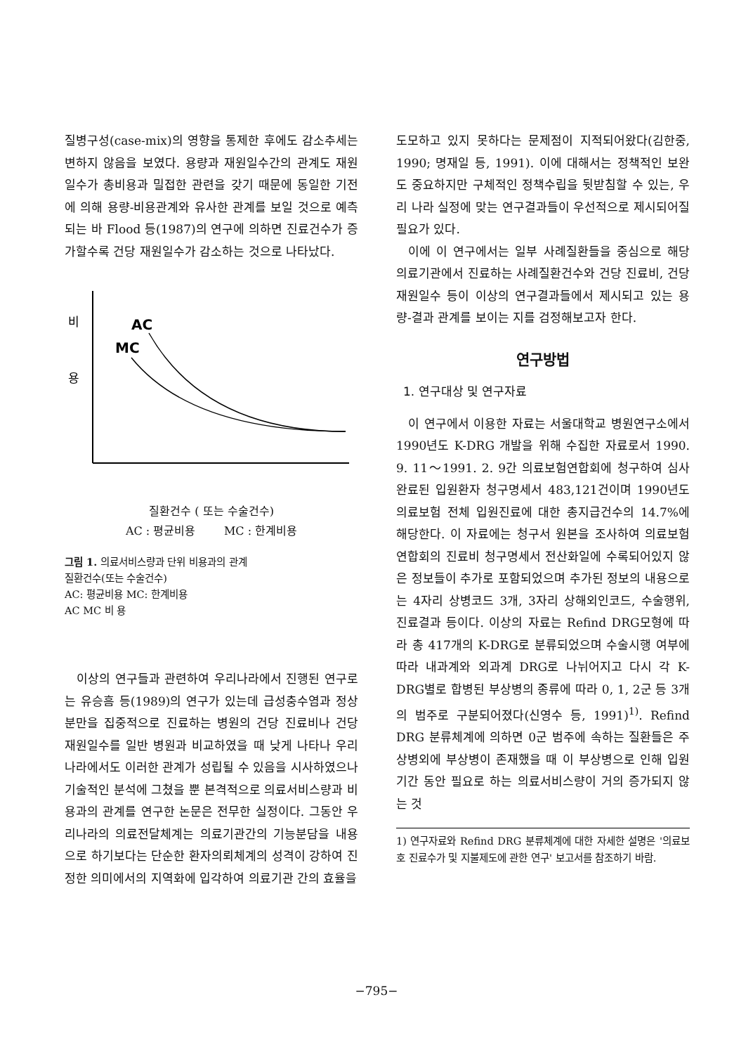질병구성(case-mix)의 영향을 통제한 후에도 감소추세는 변하지 않음을 보였다. 용량과 재원일수간의 관계도 재원일수가 총비용과 밀접한 관련을 갖기 때문에 동일한 기전에 의해 용량-비용관계와 유사한 관계를 보일 것으로 예측되는 바 Flood 등(1987)의 연구에 의하면 진료건수가 증가할수록 건당 재원일수가 감소하는 것으로 나타났다.
비
용
AC
MC
질환건수 ( 또는 수술건수)
AC : 평균비용 MC : 한계비용
그림 1. 의료서비스량과 단위 비용과의 관계
질환건수(또는 수술건수)
AC: 평균비용 MC: 한계비용
AC MC 비 용
이상의 연구들과 관련하여 우리나라에서 진행된 연구로는 유승흠 등(1989)의 연구가 있는데 급성충수염과 정상분만을 집중적으로 진료하는 병원의 건당 진료비나 건당 재원일수를 일반 병원과 비교하였을 때 낮게 나타나 우리나라에서도 이러한 관계가 성립될 수 있음을 시사하였으나 기술적인 분석에 그쳤을 뿐 본격적으로 의료서비스량과 비용과의 관계를 연구한 논문은 전무한 실정이다. 그동안 우리나라의 의료전달체계는 의료기관간의 기능분담을 내용으로 하기보다는 단순한 환자의뢰체계의 성격이 강하여 진정한 의미에서의 지역화에 입각하여 의료기관 간의 효율을
도모하고 있지 못하다는 문제점이 지적되어왔다(김한중, 1990; 명재일 등, 1991). 이에 대해서는 정책적인 보완도 중요하지만 구체적인 정책수립을 뒷받침할 수 있는, 우리 나라 실정에 맞는 연구결과들이 우선적으로 제시되어질 필요가 있다.
이에 이 연구에서는 일부 사례질환들을 중심으로 해당 의료기관에서 진료하는 사례질환건수와 건당 진료비, 건당 재원일수 등이 이상의 연구결과들에서 제시되고 있는 용량-결과 관계를 보이는 지를 검정해보고자 한다.
연구방법
1. 연구대상 및 연구자료
이 연구에서 이용한 자료는 서울대학교 병원연구소에서 1990년도 K-DRG 개발을 위해 수집한 자료로서 1990. 9. 11～1991. 2. 9간 의료보험연합회에 청구하여 심사완료된 입원환자 청구명세서 483,121건이며 1990년도 의료보험 전체 입원진료에 대한 총지급건수의 14.7%에 해당한다. 이 자료에는 청구서 원본을 조사하여 의료보험연합회의 진료비 청구명세서 전산화일에 수록되어있지 않은 정보들이 추가로 포함되었으며 추가된 정보의 내용으로는 4자리 상병코드 3개, 3자리 상해외인코드, 수술행위, 진료결과 등이다. 이상의 자료는 Refind DRG모형에 따라 총 417개의 K-DRG로 분류되었으며 수술시행 여부에 따라 내과계와 외과계 DRG로 나뉘어지고 다시 각 K-DRG별로 합병된 부상병의 종류에 따라 0, 1, 2군 등 3개의 범주로 구분되어졌다(신영수 등, 1991)<sup>1)</sup>. Refind DRG 분류체계에 의하면 0군 범주에 속하는 질환들은 주상병외에 부상병이 존재했을 때 이 부상병으로 인해 입원기간 동안 필요로 하는 의료서비스량이 거의 증가되지 않는 것
1) 연구자료와 Refind DRG 분류체계에 대한 자세한 설명은 '의료보호 진료수가 및 지불제도에 관한 연구' 보고서를 참조하기 바람.
−795−